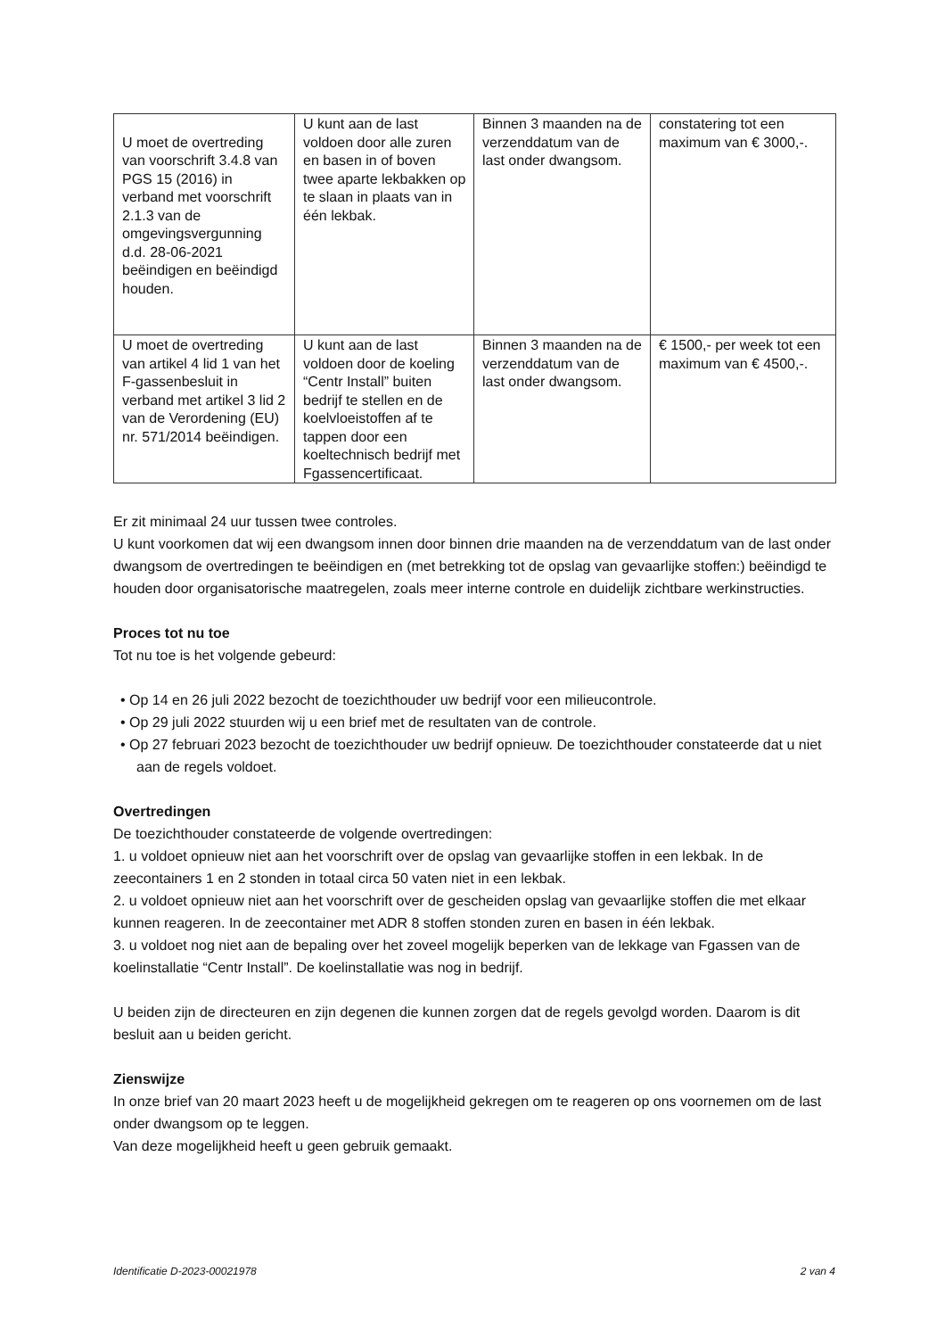| U moet de overtreding van voorschrift 3.4.8 van PGS 15 (2016) in verband met voorschrift 2.1.3 van de omgevingsvergunning d.d. 28-06-2021 beëindigen en beëindigd houden. | U kunt aan de last voldoen door alle zuren en basen in of boven twee aparte lekbakken op te slaan in plaats van in één lekbak. | Binnen 3 maanden na de verzenddatum van de last onder dwangsom. | constatering tot een maximum van € 3000,-. |
| U moet de overtreding van artikel 4 lid 1 van het F-gassenbesluit in verband met artikel 3 lid 2 van de Verordening (EU) nr. 571/2014 beëindigen. | U kunt aan de last voldoen door de koeling “Centr Install” buiten bedrijf te stellen en de koelvloeistoffen af te tappen door een koeltechnisch bedrijf met Fgassencertificaat. | Binnen 3 maanden na de verzenddatum van de last onder dwangsom. | € 1500,- per week tot een maximum van € 4500,-. |
Er zit minimaal 24 uur tussen twee controles.
U kunt voorkomen dat wij een dwangsom innen door binnen drie maanden na de verzenddatum van de last onder dwangsom de overtredingen te beëindigen en (met betrekking tot de opslag van gevaarlijke stoffen:) beëindigd te houden door organisatorische maatregelen, zoals meer interne controle en duidelijk zichtbare werkinstructies.
Proces tot nu toe
Tot nu toe is het volgende gebeurd:
• Op 14 en 26 juli 2022 bezocht de toezichthouder uw bedrijf voor een milieucontrole.
• Op 29 juli 2022 stuurden wij u een brief met de resultaten van de controle.
• Op 27 februari 2023 bezocht de toezichthouder uw bedrijf opnieuw. De toezichthouder constateerde dat u niet aan de regels voldoet.
Overtredingen
De toezichthouder constateerde de volgende overtredingen:
1. u voldoet opnieuw niet aan het voorschrift over de opslag van gevaarlijke stoffen in een lekbak. In de zeecontainers 1 en 2 stonden in totaal circa 50 vaten niet in een lekbak.
2. u voldoet opnieuw niet aan het voorschrift over de gescheiden opslag van gevaarlijke stoffen die met elkaar kunnen reageren. In de zeecontainer met ADR 8 stoffen stonden zuren en basen in één lekbak.
3. u voldoet nog niet aan de bepaling over het zoveel mogelijk beperken van de lekkage van Fgassen van de koelinstallatie “Centr Install”. De koelinstallatie was nog in bedrijf.
U beiden zijn de directeuren en zijn degenen die kunnen zorgen dat de regels gevolgd worden. Daarom is dit besluit aan u beiden gericht.
Zienswijze
In onze brief van 20 maart 2023 heeft u de mogelijkheid gekregen om te reageren op ons voornemen om de last onder dwangsom op te leggen.
Van deze mogelijkheid heeft u geen gebruik gemaakt.
Identificatie D-2023-00021978 2 van 4